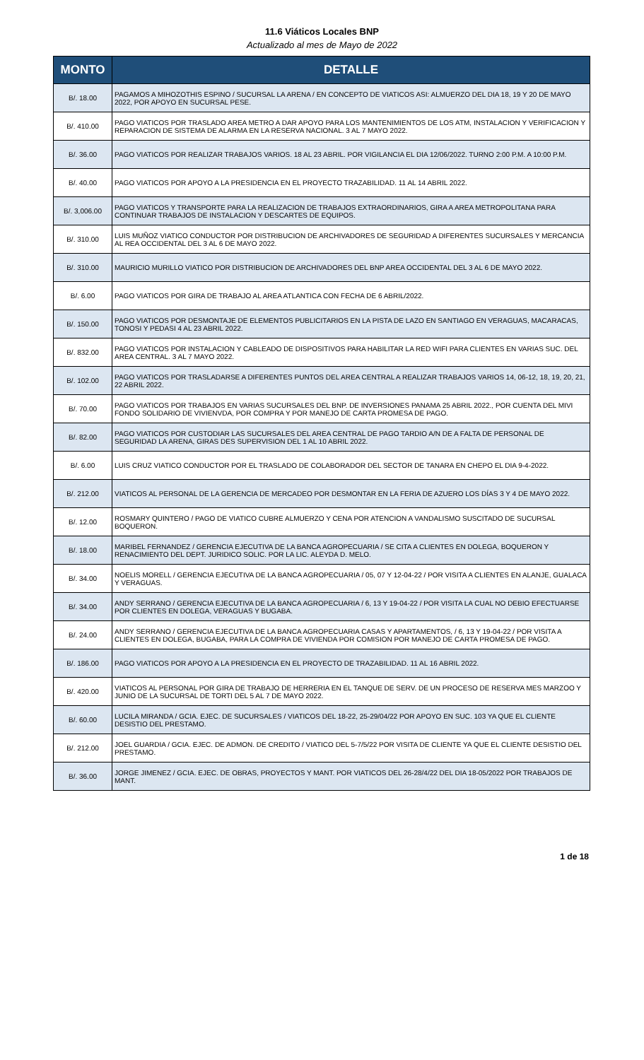11.6 Viáticos Locales BNP
Actualizado al mes de Mayo de 2022
| MONTO | DETALLE |
| --- | --- |
| B/. 18.00 | PAGAMOS A MIHOZOTHIS ESPINO / SUCURSAL LA ARENA / EN CONCEPTO DE VIATICOS ASI: ALMUERZO DEL DIA 18, 19 Y 20 DE MAYO 2022, POR APOYO EN SUCURSAL PESE. |
| B/. 410.00 | PAGO VIATICOS POR TRASLADO AREA METRO A DAR APOYO PARA LOS MANTENIMIENTOS DE LOS ATM, INSTALACION Y VERIFICACION Y REPARACION DE SISTEMA DE ALARMA EN LA RESERVA NACIONAL. 3 AL 7 MAYO 2022. |
| B/. 36.00 | PAGO VIATICOS POR REALIZAR TRABAJOS VARIOS. 18 AL 23 ABRIL. POR VIGILANCIA EL DIA 12/06/2022. TURNO 2:00 P.M. A 10:00 P.M. |
| B/. 40.00 | PAGO VIATICOS POR APOYO A LA PRESIDENCIA EN EL PROYECTO TRAZABILIDAD. 11 AL 14 ABRIL 2022. |
| B/. 3,006.00 | PAGO VIATICOS Y TRANSPORTE PARA LA REALIZACION DE TRABAJOS EXTRAORDINARIOS, GIRA A AREA METROPOLITANA PARA CONTINUAR TRABAJOS DE INSTALACION Y DESCARTES DE EQUIPOS. |
| B/. 310.00 | LUIS MUÑOZ VIATICO CONDUCTOR POR DISTRIBUCION DE ARCHIVADORES DE SEGURIDAD A DIFERENTES SUCURSALES Y MERCANCIA AL REA OCCIDENTAL DEL 3 AL 6 DE MAYO 2022. |
| B/. 310.00 | MAURICIO MURILLO VIATICO POR DISTRIBUCION DE ARCHIVADORES DEL BNP AREA OCCIDENTAL DEL 3 AL 6 DE MAYO 2022. |
| B/. 6.00 | PAGO VIATICOS POR GIRA DE TRABAJO AL AREA ATLANTICA CON FECHA DE 6 ABRIL/2022. |
| B/. 150.00 | PAGO VIATICOS POR DESMONTAJE DE ELEMENTOS PUBLICITARIOS EN LA PISTA DE LAZO EN SANTIAGO EN VERAGUAS, MACARACAS, TONOSI Y PEDASI 4 AL 23 ABRIL 2022. |
| B/. 832.00 | PAGO VIATICOS POR INSTALACION Y CABLEADO DE DISPOSITIVOS PARA HABILITAR LA RED WIFI PARA CLIENTES EN VARIAS SUC. DEL AREA CENTRAL. 3 AL 7 MAYO 2022. |
| B/. 102.00 | PAGO VIATICOS POR TRASLADARSE A DIFERENTES PUNTOS DEL AREA CENTRAL A REALIZAR TRABAJOS VARIOS 14, 06-12, 18, 19, 20, 21, 22 ABRIL 2022. |
| B/. 70.00 | PAGO VIATICOS POR TRABAJOS EN VARIAS SUCURSALES DEL BNP. DE INVERSIONES PANAMA 25 ABRIL 2022., POR CUENTA DEL MIVI FONDO SOLIDARIO DE VIVIENVDA, POR COMPRA Y POR MANEJO DE CARTA PROMESA DE PAGO. |
| B/. 82.00 | PAGO VIATICOS POR CUSTODIAR LAS SUCURSALES DEL AREA CENTRAL DE PAGO TARDIO A/N DE A FALTA DE PERSONAL DE SEGURIDAD LA ARENA, GIRAS DES SUPERVISION DEL 1 AL 10 ABRIL 2022. |
| B/. 6.00 | LUIS CRUZ VIATICO CONDUCTOR POR EL TRASLADO DE COLABORADOR DEL SECTOR DE TANARA EN CHEPO EL DIA 9-4-2022. |
| B/. 212.00 | VIATICOS AL PERSONAL DE LA GERENCIA DE MERCADEO POR DESMONTAR EN LA FERIA DE AZUERO LOS DÍAS 3 Y 4 DE MAYO 2022. |
| B/. 12.00 | ROSMARY QUINTERO / PAGO DE VIATICO CUBRE ALMUERZO Y CENA POR ATENCION A VANDALISMO SUSCITADO DE SUCURSAL BOQUERON. |
| B/. 18.00 | MARIBEL FERNANDEZ / GERENCIA EJECUTIVA DE LA BANCA AGROPECUARIA / SE CITA A CLIENTES EN DOLEGA, BOQUERON Y RENACIMIENTO DEL DEPT. JURIDICO SOLIC. POR LA LIC. ALEYDA D. MELO. |
| B/. 34.00 | NOELIS MORELL / GERENCIA EJECUTIVA DE LA BANCA AGROPECUARIA / 05, 07 Y 12-04-22 / POR VISITA A CLIENTES EN ALANJE, GUALACA Y VERAGUAS. |
| B/. 34.00 | ANDY SERRANO / GERENCIA EJECUTIVA DE LA BANCA AGROPECUARIA / 6, 13 Y 19-04-22 / POR VISITA LA CUAL NO DEBIO EFECTUARSE POR CLIENTES EN DOLEGA, VERAGUAS Y BUGABA. |
| B/. 24.00 | ANDY SERRANO / GERENCIA EJECUTIVA DE LA BANCA AGROPECUARIA CASAS Y APARTAMENTOS, / 6, 13 Y 19-04-22 / POR VISITA A CLIENTES EN DOLEGA, BUGABA, PARA LA COMPRA DE VIVIENDA POR COMISION POR MANEJO DE CARTA PROMESA DE PAGO. |
| B/. 186.00 | PAGO VIATICOS POR APOYO A LA PRESIDENCIA EN EL PROYECTO DE TRAZABILIDAD. 11 AL 16 ABRIL 2022. |
| B/. 420.00 | VIATICOS AL PERSONAL POR GIRA DE TRABAJO DE HERRERIA EN EL TANQUE DE SERV. DE UN PROCESO DE RESERVA MES MARZOO Y JUNIO DE LA SUCURSAL DE TORTI DEL 5 AL 7 DE MAYO 2022. |
| B/. 60.00 | LUCILA MIRANDA / GCIA. EJEC. DE SUCURSALES / VIATICOS DEL 18-22, 25-29/04/22 POR APOYO EN SUC. 103 YA QUE EL CLIENTE DESISTIO DEL PRESTAMO. |
| B/. 212.00 | JOEL GUARDIA / GCIA. EJEC. DE ADMON. DE CREDITO / VIATICO DEL 5-7/5/22 POR VISITA DE CLIENTE YA QUE EL CLIENTE DESISTIO DEL PRESTAMO. |
| B/. 36.00 | JORGE JIMENEZ / GCIA. EJEC. DE OBRAS, PROYECTOS Y MANT. POR VIATICOS DEL 26-28/4/22 DEL DIA 18-05/2022 POR TRABAJOS DE MANT. |
1 de 18